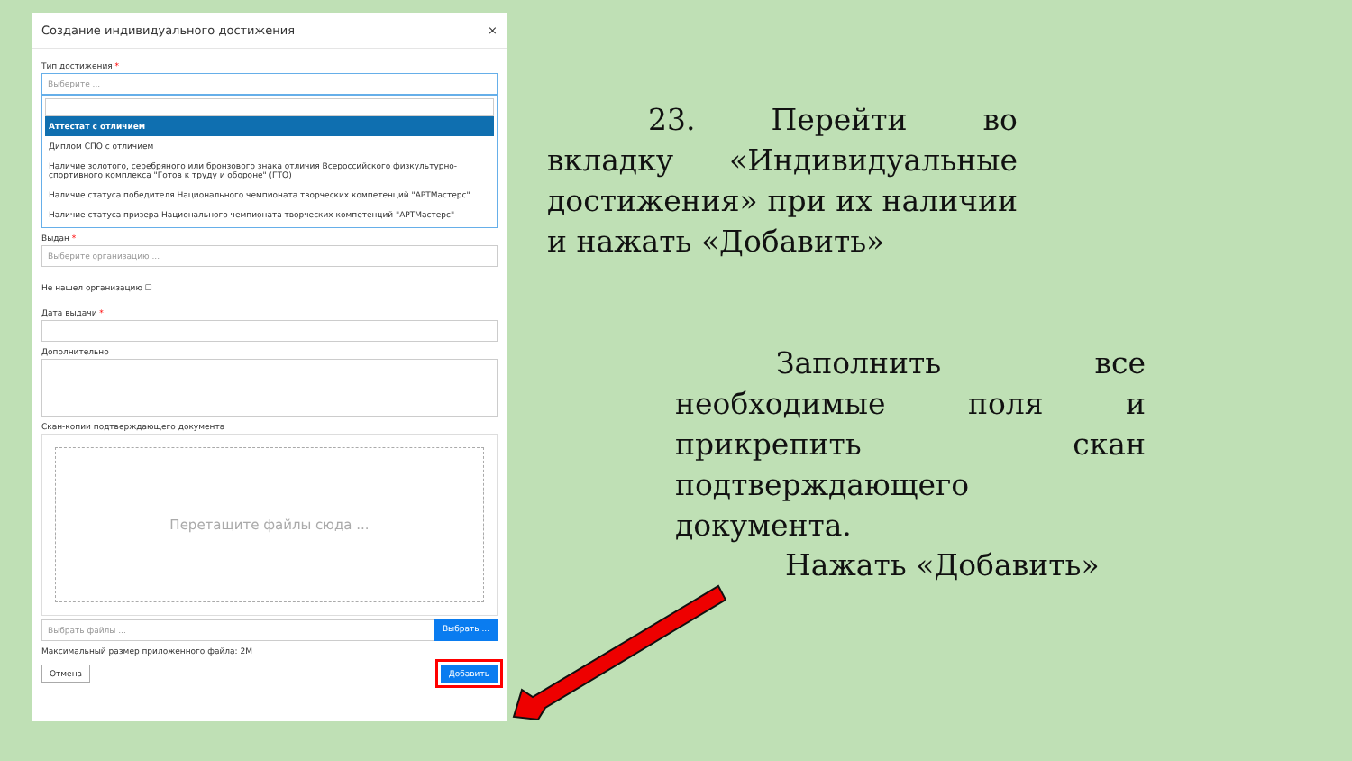Создание индивидуального достижения ×
Тип достижения *
Выберите ...
Аттестат с отличием
Диплом СПО с отличием
Наличие золотого, серебряного или бронзового знака отличия Всероссийского физкультурно-спортивного комплекса "Готов к труду и обороне" (ГТО)
Наличие статуса победителя Национального чемпионата творческих компетенций "АРТМастерс"
Наличие статуса призера Национального чемпионата творческих компетенций "АРТМастерс"
Выдан *
Выберите организацию ...
Не нашел организацию ☐
Дата выдачи *
Дополнительно
Скан-копии подтверждающего документа
Перетащите файлы сюда ...
Выбрать файлы ...
Выбрать ...
Максимальный размер приложенного файла: 2M
Отмена Добавить
23. Перейти во вкладку «Индивидуальные достижения» при их наличии и нажать «Добавить»
Заполнить все необходимые поля и прикрепить скан подтверждающего документа.
Нажать «Добавить»